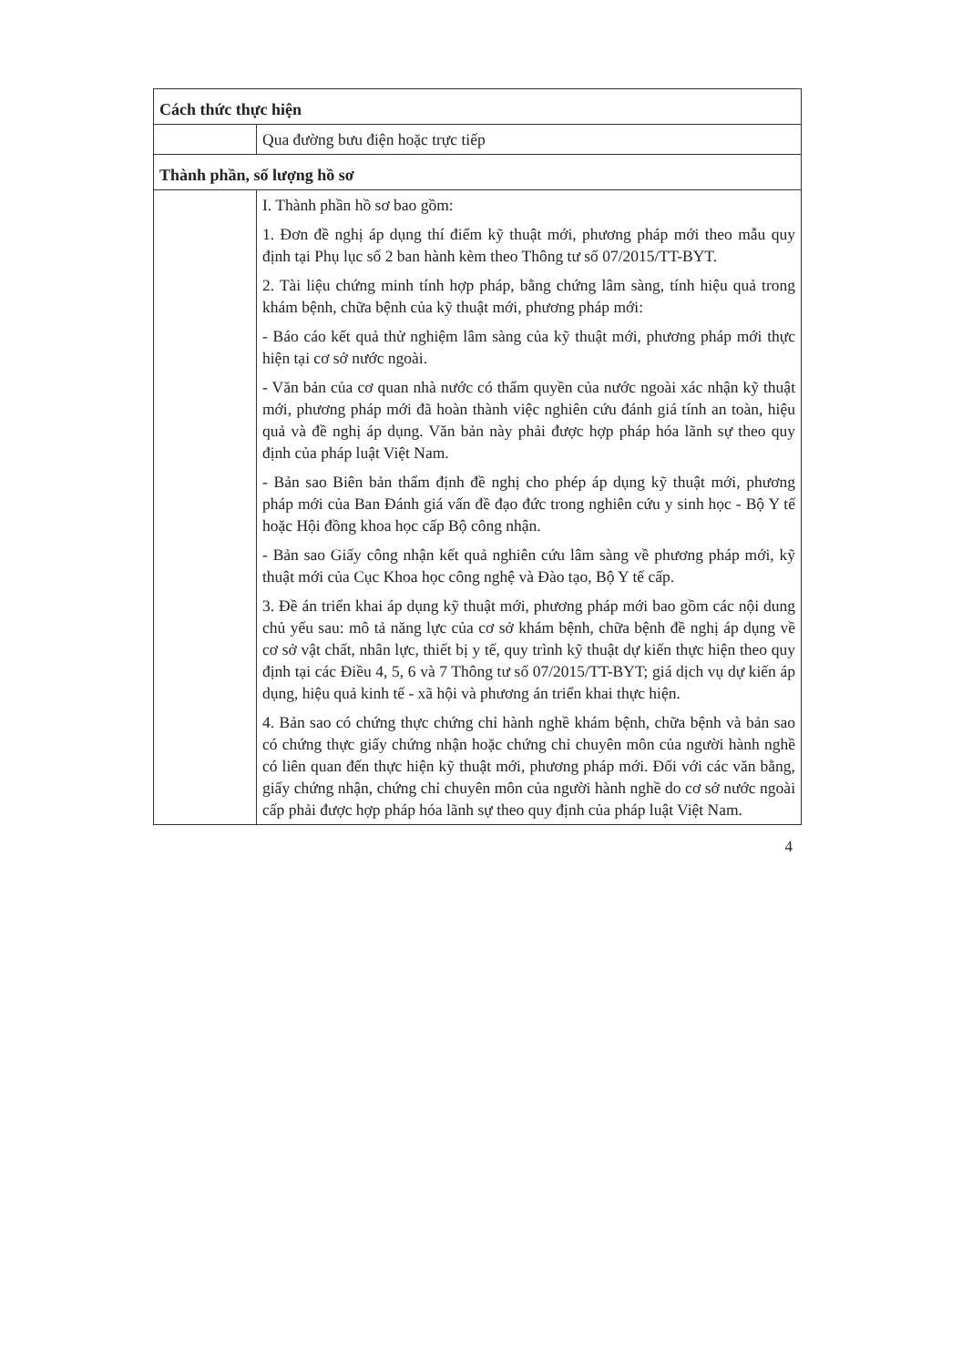| Cách thức thực hiện | |
| | Qua đường bưu điện hoặc trực tiếp |
| Thành phần, số lượng hồ sơ | |
| | I. Thành phần hồ sơ bao gồm: 1. Đơn đề nghị áp dụng thí điểm kỹ thuật mới, phương pháp mới theo mẫu quy định tại Phụ lục số 2 ban hành kèm theo Thông tư số 07/2015/TT-BYT. 2. Tài liệu chứng minh tính hợp pháp, bằng chứng lâm sàng, tính hiệu quả trong khám bệnh, chữa bệnh của kỹ thuật mới, phương pháp mới: - Báo cáo kết quả thử nghiệm lâm sàng của kỹ thuật mới, phương pháp mới thực hiện tại cơ sở nước ngoài. - Văn bản của cơ quan nhà nước có thẩm quyền của nước ngoài xác nhận kỹ thuật mới, phương pháp mới đã hoàn thành việc nghiên cứu đánh giá tính an toàn, hiệu quả và đề nghị áp dụng. Văn bản này phải được hợp pháp hóa lãnh sự theo quy định của pháp luật Việt Nam. - Bản sao Biên bản thẩm định đề nghị cho phép áp dụng kỹ thuật mới, phương pháp mới của Ban Đánh giá vấn đề đạo đức trong nghiên cứu y sinh học - Bộ Y tế hoặc Hội đồng khoa học cấp Bộ công nhận. - Bản sao Giấy công nhận kết quả nghiên cứu lâm sàng về phương pháp mới, kỹ thuật mới của Cục Khoa học công nghệ và Đào tạo, Bộ Y tế cấp. 3. Đề án triển khai áp dụng kỹ thuật mới, phương pháp mới bao gồm các nội dung chủ yếu sau: mô tả năng lực của cơ sở khám bệnh, chữa bệnh đề nghị áp dụng về cơ sở vật chất, nhân lực, thiết bị y tế, quy trình kỹ thuật dự kiến thực hiện theo quy định tại các Điều 4, 5, 6 và 7 Thông tư số 07/2015/TT-BYT; giá dịch vụ dự kiến áp dụng, hiệu quả kinh tế - xã hội và phương án triển khai thực hiện. 4. Bản sao có chứng thực chứng chỉ hành nghề khám bệnh, chữa bệnh và bản sao có chứng thực giấy chứng nhận hoặc chứng chỉ chuyên môn của người hành nghề có liên quan đến thực hiện kỹ thuật mới, phương pháp mới. Đối với các văn bằng, giấy chứng nhận, chứng chỉ chuyên môn của người hành nghề do cơ sở nước ngoài cấp phải được hợp pháp hóa lãnh sự theo quy định của pháp luật Việt Nam. |
4